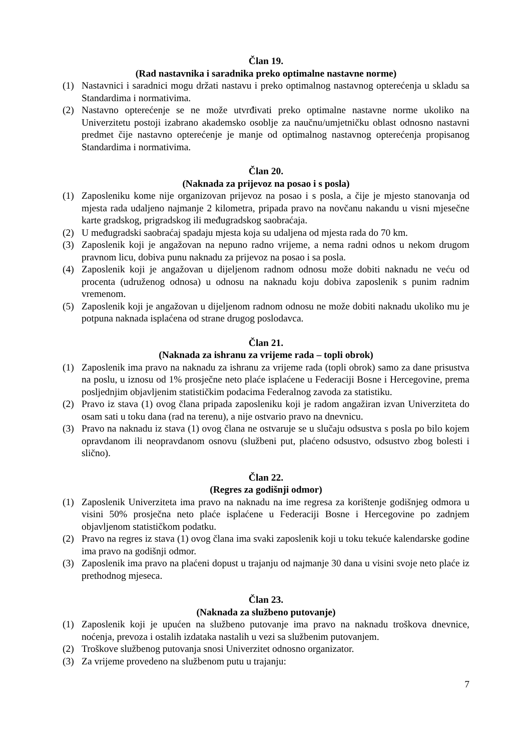Član 19.
(Rad nastavnika i saradnika preko optimalne nastavne norme)
(1) Nastavnici i saradnici mogu držati nastavu i preko optimalnog nastavnog opterećenja u skladu sa Standardima i normativima.
(2) Nastavno opterećenje se ne može utvrđivati preko optimalne nastavne norme ukoliko na Univerzitetu postoji izabrano akademsko osoblje za naučnu/umjetničku oblast odnosno nastavni predmet čije nastavno opterećenje je manje od optimalnog nastavnog opterećenja propisanog Standardima i normativima.
Član 20.
(Naknada za prijevoz na posao i s posla)
(1) Zaposleniku kome nije organizovan prijevoz na posao i s posla, a čije je mjesto stanovanja od mjesta rada udaljeno najmanje 2 kilometra, pripada pravo na novčanu nakandu u visni mjesečne karte gradskog, prigradskog ili međugradskog saobraćaja.
(2) U međugradski saobraćaj spadaju mjesta koja su udaljena od mjesta rada do 70 km.
(3) Zaposlenik koji je angažovan na nepuno radno vrijeme, a nema radni odnos u nekom drugom pravnom licu, dobiva punu naknadu za prijevoz na posao i sa posla.
(4) Zaposlenik koji je angažovan u dijeljenom radnom odnosu može dobiti naknadu ne veću od procenta (udruženog odnosa) u odnosu na naknadu koju dobiva zaposlenik s punim radnim vremenom.
(5) Zaposlenik koji je angažovan u dijeljenom radnom odnosu ne može dobiti naknadu ukoliko mu je potpuna naknada isplaćena od strane drugog poslodavca.
Član 21.
(Naknada za ishranu za vrijeme rada – topli obrok)
(1) Zaposlenik ima pravo na naknadu za ishranu za vrijeme rada (topli obrok) samo za dane prisustva na poslu, u iznosu od 1% prosječne neto plaće isplaćene u Federaciji Bosne i Hercegovine, prema posljednjim objavljenim statističkim podacima Federalnog zavoda za statistiku.
(2) Pravo iz stava (1) ovog člana pripada zaposleniku koji je radom angažiran izvan Univerziteta do osam sati u toku dana (rad na terenu), a nije ostvario pravo na dnevnicu.
(3) Pravo na naknadu iz stava (1) ovog člana ne ostvaruje se u slučaju odsustva s posla po bilo kojem opravdanom ili neopravdanom osnovu (službeni put, plaćeno odsustvo, odsustvo zbog bolesti i slično).
Član 22.
(Regres za godišnji odmor)
(1) Zaposlenik Univerziteta ima pravo na naknadu na ime regresa za korištenje godišnjeg odmora u visini 50% prosječna neto plaće isplaćene u Federaciji Bosne i Hercegovine po zadnjem objavljenom statističkom podatku.
(2) Pravo na regres iz stava (1) ovog člana ima svaki zaposlenik koji u toku tekuće kalendarske godine ima pravo na godišnji odmor.
(3) Zaposlenik ima pravo na plaćeni dopust u trajanju od najmanje 30 dana u visini svoje neto plaće iz prethodnog mjeseca.
Član 23.
(Naknada za službeno putovanje)
(1) Zaposlenik koji je upućen na službeno putovanje ima pravo na naknadu troškova dnevnice, noćenja, prevoza i ostalih izdataka nastalih u vezi sa službenim putovanjem.
(2) Troškove službenog putovanja snosi Univerzitet odnosno organizator.
(3) Za vrijeme provedeno na službenom putu u trajanju:
7